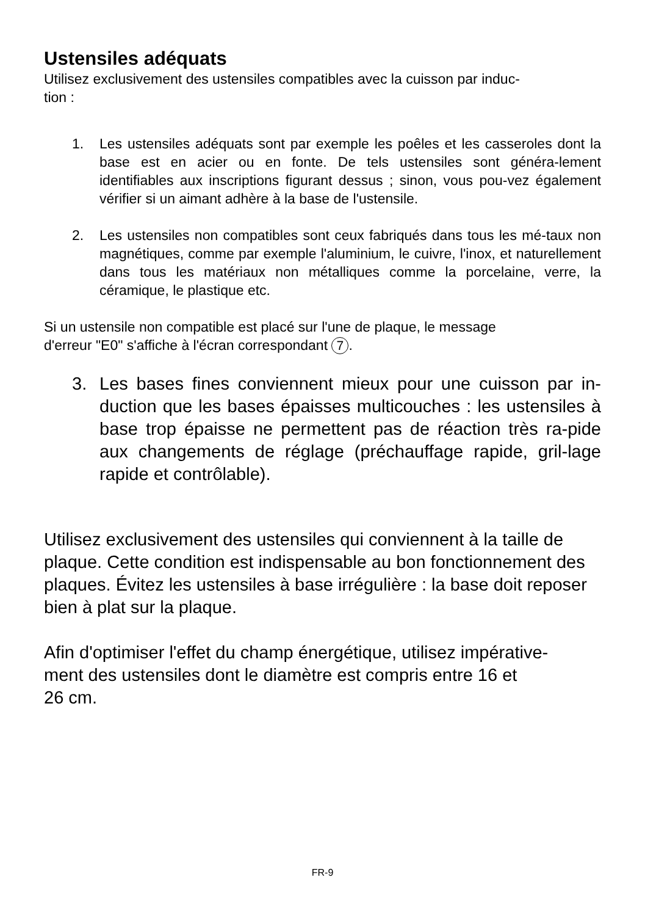Ustensiles adéquats
Utilisez exclusivement des ustensiles compatibles avec la cuisson par induc-
tion :
1. Les ustensiles adéquats sont par exemple les poêles et les casseroles dont la base est en acier ou en fonte. De tels ustensiles sont généra-lement identifiables aux inscriptions figurant dessus ; sinon, vous pou-vez également vérifier si un aimant adhère à la base de l'ustensile.
2. Les ustensiles non compatibles sont ceux fabriqués dans tous les mé-taux non magnétiques, comme par exemple l'aluminium, le cuivre, l'inox, et naturellement dans tous les matériaux non métalliques comme la porcelaine, verre, la céramique, le plastique etc.
Si un ustensile non compatible est placé sur l'une de plaque, le message
d'erreur "E0" s'affiche à l'écran correspondant 7.
3. Les bases fines conviennent mieux pour une cuisson par in-duction que les bases épaisses multicouches : les ustensiles à base trop épaisse ne permettent pas de réaction très ra-pide aux changements de réglage (préchauffage rapide, gril-lage rapide et contrôlable).
Utilisez exclusivement des ustensiles qui conviennent à la taille de plaque. Cette condition est indispensable au bon fonctionnement des plaques. Évitez les ustensiles à base irrégulière : la base doit reposer bien à plat sur la plaque.
Afin d'optimiser l'effet du champ énergétique, utilisez impérative-
ment des ustensiles dont le diamètre est compris entre 16 et
26 cm.
FR-9